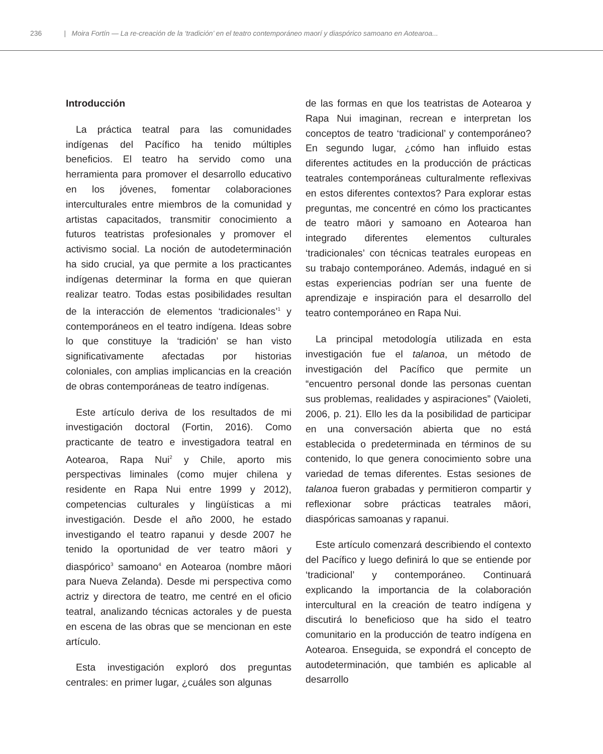236 | Moira Fortín — La re-creación de la ‘tradición’ en el teatro contemporáneo maorí y diaspórico samoano en Aotearoa...
Introducción
La práctica teatral para las comunidades indígenas del Pacífico ha tenido múltiples beneficios. El teatro ha servido como una herramienta para promover el desarrollo educativo en los jóvenes, fomentar colaboraciones interculturales entre miembros de la comunidad y artistas capacitados, transmitir conocimiento a futuros teatristas profesionales y promover el activismo social. La noción de autodeterminación ha sido crucial, ya que permite a los practicantes indígenas determinar la forma en que quieran realizar teatro. Todas estas posibilidades resultan de la interacción de elementos ‘tradicionales’<sup>1</sup> y contemporáneos en el teatro indígena. Ideas sobre lo que constituye la ‘tradición’ se han visto significativamente afectadas por historias coloniales, con amplias implicancias en la creación de obras contemporáneas de teatro indígenas.
Este artículo deriva de los resultados de mi investigación doctoral (Fortin, 2016). Como practicante de teatro e investigadora teatral en Aotearoa, Rapa Nui<sup>2</sup> y Chile, aporto mis perspectivas liminales (como mujer chilena y residente en Rapa Nui entre 1999 y 2012), competencias culturales y lingüísticas a mi investigación. Desde el año 2000, he estado investigando el teatro rapanui y desde 2007 he tenido la oportunidad de ver teatro māori y diaspórico<sup>3</sup> samoano<sup>4</sup> en Aotearoa (nombre māori para Nueva Zelanda). Desde mi perspectiva como actriz y directora de teatro, me centré en el oficio teatral, analizando técnicas actorales y de puesta en escena de las obras que se mencionan en este artículo.
Esta investigación exploró dos preguntas centrales: en primer lugar, ¿cuáles son algunas
de las formas en que los teatristas de Aotearoa y Rapa Nui imaginan, recrean e interpretan los conceptos de teatro ‘tradicional’ y contemporáneo? En segundo lugar, ¿cómo han influido estas diferentes actitudes en la producción de prácticas teatrales contemporáneas culturalmente reflexivas en estos diferentes contextos? Para explorar estas preguntas, me concentré en cómo los practicantes de teatro māori y samoano en Aotearoa han integrado diferentes elementos culturales ‘tradicionales’ con técnicas teatrales europeas en su trabajo contemporáneo. Además, indagué en si estas experiencias podrían ser una fuente de aprendizaje e inspiración para el desarrollo del teatro contemporáneo en Rapa Nui.
La principal metodología utilizada en esta investigación fue el talanoa, un método de investigación del Pacífico que permite un “encuentro personal donde las personas cuentan sus problemas, realidades y aspiraciones” (Vaioleti, 2006, p. 21). Ello les da la posibilidad de participar en una conversación abierta que no está establecida o predeterminada en términos de su contenido, lo que genera conocimiento sobre una variedad de temas diferentes. Estas sesiones de talanoa fueron grabadas y permitieron compartir y reflexionar sobre prácticas teatrales māori, diaspóricas samoanas y rapanui.
Este artículo comenzará describiendo el contexto del Pacífico y luego definirá lo que se entiende por ‘tradicional’ y contemporáneo. Continuará explicando la importancia de la colaboración intercultural en la creación de teatro indígena y discutirá lo beneficioso que ha sido el teatro comunitario en la producción de teatro indígena en Aotearoa. Enseguida, se expondrá el concepto de autodeterminación, que también es aplicable al desarrollo